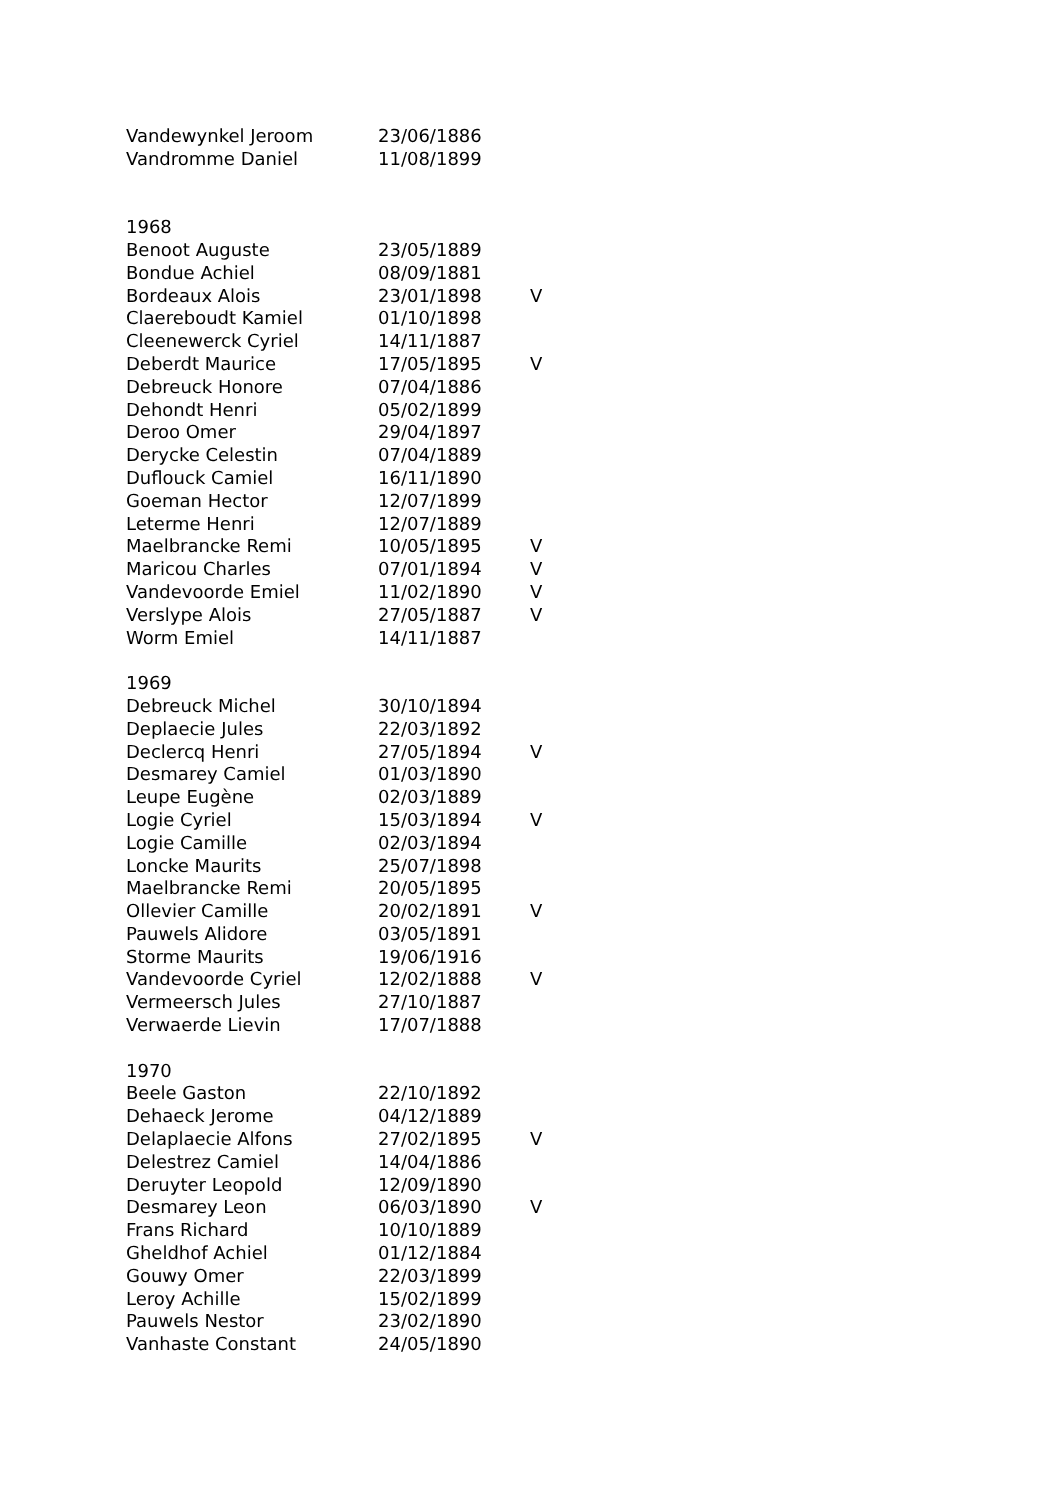| Vandewynkel Jeroom | 23/06/1886 | |
| Vandromme Daniel | 11/08/1899 | |
| 1968 | | |
| Benoot Auguste | 23/05/1889 | |
| Bondue Achiel | 08/09/1881 | |
| Bordeaux Alois | 23/01/1898 | V |
| Claereboudt Kamiel | 01/10/1898 | |
| Cleenewerck Cyriel | 14/11/1887 | |
| Deberdt Maurice | 17/05/1895 | V |
| Debreuck Honore | 07/04/1886 | |
| Dehondt Henri | 05/02/1899 | |
| Deroo Omer | 29/04/1897 | |
| Derycke Celestin | 07/04/1889 | |
| Duflouck Camiel | 16/11/1890 | |
| Goeman Hector | 12/07/1899 | |
| Leterme Henri | 12/07/1889 | |
| Maelbrancke Remi | 10/05/1895 | V |
| Maricou Charles | 07/01/1894 | V |
| Vandevoorde Emiel | 11/02/1890 | V |
| Verslype Alois | 27/05/1887 | V |
| Worm Emiel | 14/11/1887 | |
| 1969 | | |
| Debreuck Michel | 30/10/1894 | |
| Deplaecie Jules | 22/03/1892 | |
| Declercq Henri | 27/05/1894 | V |
| Desmarey Camiel | 01/03/1890 | |
| Leupe Eugène | 02/03/1889 | |
| Logie Cyriel | 15/03/1894 | V |
| Logie Camille | 02/03/1894 | |
| Loncke Maurits | 25/07/1898 | |
| Maelbrancke Remi | 20/05/1895 | |
| Ollevier Camille | 20/02/1891 | V |
| Pauwels Alidore | 03/05/1891 | |
| Storme Maurits | 19/06/1916 | |
| Vandevoorde Cyriel | 12/02/1888 | V |
| Vermeersch Jules | 27/10/1887 | |
| Verwaerde Lievin | 17/07/1888 | |
| 1970 | | |
| Beele Gaston | 22/10/1892 | |
| Dehaeck Jerome | 04/12/1889 | |
| Delaplaecie Alfons | 27/02/1895 | V |
| Delestrez Camiel | 14/04/1886 | |
| Deruyter Leopold | 12/09/1890 | |
| Desmarey Leon | 06/03/1890 | V |
| Frans Richard | 10/10/1889 | |
| Gheldhof Achiel | 01/12/1884 | |
| Gouwy Omer | 22/03/1899 | |
| Leroy Achille | 15/02/1899 | |
| Pauwels Nestor | 23/02/1890 | |
| Vanhaste Constant | 24/05/1890 | |